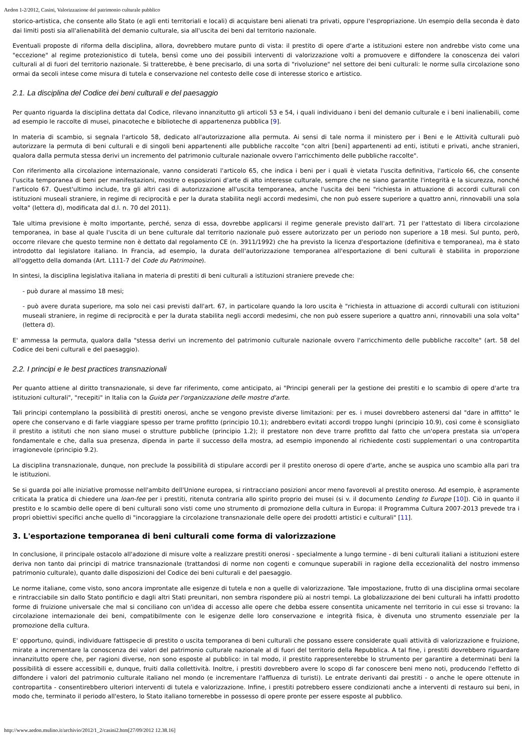Aedon 1-2/2012, Casini, Valorizzazione del patrimonio culturale pubblico
storico-artistica, che consente allo Stato (e agli enti territoriali e locali) di acquistare beni alienati tra privati, oppure l'espropriazione. Un esempio della seconda è dato dai limiti posti sia all'alienabilità del demanio culturale, sia all'uscita dei beni dal territorio nazionale.
Eventuali proposte di riforma della disciplina, allora, dovrebbero mutare punto di vista: il prestito di opere d'arte a istituzioni estere non andrebbe visto come una "eccezione" al regime protezionistico di tutela, bensì come uno dei possibili interventi di valorizzazione volti a promuovere e diffondere la conoscenza dei valori culturali al di fuori del territorio nazionale. Si tratterebbe, è bene precisarlo, di una sorta di "rivoluzione" nel settore dei beni culturali: le norme sulla circolazione sono ormai da secoli intese come misura di tutela e conservazione nel contesto delle cose di interesse storico e artistico.
2.1. La disciplina del Codice dei beni culturali e del paesaggio
Per quanto riguarda la disciplina dettata dal Codice, rilevano innanzitutto gli articoli 53 e 54, i quali individuano i beni del demanio culturale e i beni inalienabili, come ad esempio le raccolte di musei, pinacoteche e biblioteche di appartenenza pubblica [9].
In materia di scambio, si segnala l'articolo 58, dedicato all'autorizzazione alla permuta. Ai sensi di tale norma il ministero per i Beni e le Attività culturali può autorizzare la permuta di beni culturali e di singoli beni appartenenti alle pubbliche raccolte "con altri [beni] appartenenti ad enti, istituti e privati, anche stranieri, qualora dalla permuta stessa derivi un incremento del patrimonio culturale nazionale ovvero l'arricchimento delle pubbliche raccolte".
Con riferimento alla circolazione internazionale, vanno considerati l'articolo 65, che indica i beni per i quali è vietata l'uscita definitiva, l'articolo 66, che consente l'uscita temporanea di beni per manifestazioni, mostre o esposizioni d'arte di alto interesse culturale, sempre che ne siano garantite l'integrità e la sicurezza, nonché l'articolo 67. Quest'ultimo include, tra gli altri casi di autorizzazione all'uscita temporanea, anche l'uscita dei beni "richiesta in attuazione di accordi culturali con istituzioni museali straniere, in regime di reciprocità e per la durata stabilita negli accordi medesimi, che non può essere superiore a quattro anni, rinnovabili una sola volta" (lettera d), modificata dal d.l. n. 70 del 2011).
Tale ultima previsione è molto importante, perché, senza di essa, dovrebbe applicarsi il regime generale previsto dall'art. 71 per l'attestato di libera circolazione temporanea, in base al quale l'uscita di un bene culturale dal territorio nazionale può essere autorizzato per un periodo non superiore a 18 mesi. Sul punto, però, occorre rilevare che questo termine non è dettato dal regolamento CE (n. 3911/1992) che ha previsto la licenza d'esportazione (definitiva e temporanea), ma è stato introdotto dal legislatore italiano. In Francia, ad esempio, la durata dell'autorizzazione temporanea all'esportazione di beni culturali è stabilita in proporzione all'oggetto della domanda (Art. L111-7 del Code du Patrimoine).
In sintesi, la disciplina legislativa italiana in materia di prestiti di beni culturali a istituzioni straniere prevede che:
- può durare al massimo 18 mesi;
- può avere durata superiore, ma solo nei casi previsti dall'art. 67, in particolare quando la loro uscita è "richiesta in attuazione di accordi culturali con istituzioni museali straniere, in regime di reciprocità e per la durata stabilita negli accordi medesimi, che non può essere superiore a quattro anni, rinnovabili una sola volta" (lettera d).
E' ammessa la permuta, qualora dalla "stessa derivi un incremento del patrimonio culturale nazionale ovvero l'arricchimento delle pubbliche raccolte" (art. 58 del Codice dei beni culturali e del paesaggio).
2.2. I principi e le best practices transnazionali
Per quanto attiene al diritto transnazionale, si deve far riferimento, come anticipato, ai "Principi generali per la gestione dei prestiti e lo scambio di opere d'arte tra istituzioni culturali", "recepiti" in Italia con la Guida per l'organizzazione delle mostre d'arte.
Tali principi contemplano la possibilità di prestiti onerosi, anche se vengono previste diverse limitazioni: per es. i musei dovrebbero astenersi dal "dare in affitto" le opere che conservano e di farle viaggiare spesso per trarne profitto (principio 10.1); andrebbero evitati accordi troppo lunghi (principio 10.9), così come è sconsigliato il prestito a istituti che non siano musei o strutture pubbliche (principio 1.2); il prestatore non deve trarre profitto dal fatto che un'opera prestata sia un'opera fondamentale e che, dalla sua presenza, dipenda in parte il successo della mostra, ad esempio imponendo al richiedente costi supplementari o una contropartita irragionevole (principio 9.2).
La disciplina transnazionale, dunque, non preclude la possibilità di stipulare accordi per il prestito oneroso di opere d'arte, anche se auspica uno scambio alla pari tra le istituzioni.
Se si guarda poi alle iniziative promosse nell'ambito dell'Unione europea, si rintracciano posizioni ancor meno favorevoli al prestito oneroso. Ad esempio, è aspramente criticata la pratica di chiedere una loan-fee per i prestiti, ritenuta contraria allo spirito proprio dei musei (si v. il documento Lending to Europe [10]). Ciò in quanto il prestito e lo scambio delle opere di beni culturali sono visti come uno strumento di promozione della cultura in Europa: il Programma Cultura 2007-2013 prevede tra i propri obiettivi specifici anche quello di "incoraggiare la circolazione transnazionale delle opere dei prodotti artistici e culturali" [11].
3. L'esportazione temporanea di beni culturali come forma di valorizzazione
In conclusione, il principale ostacolo all'adozione di misure volte a realizzare prestiti onerosi - specialmente a lungo termine - di beni culturali italiani a istituzioni estere deriva non tanto dai principi di matrice transnazionale (trattandosi di norme non cogenti e comunque superabili in ragione della eccezionalità del nostro immenso patrimonio culturale), quanto dalle disposizioni del Codice dei beni culturali e del paesaggio.
Le norme italiane, come visto, sono ancora improntate alle esigenze di tutela e non a quelle di valorizzazione. Tale impostazione, frutto di una disciplina ormai secolare e rintracciabile sin dallo Stato pontificio e dagli altri Stati preunitari, non sembra rispondere più ai nostri tempi. La globalizzazione dei beni culturali ha infatti prodotto forme di fruizione universale che mal si conciliano con un'idea di accesso alle opere che debba essere consentita unicamente nel territorio in cui esse si trovano: la circolazione internazionale dei beni, compatibilmente con le esigenze delle loro conservazione e integrità fisica, è divenuta uno strumento essenziale per la promozione della cultura.
E' opportuno, quindi, individuare fattispecie di prestito o uscita temporanea di beni culturali che possano essere considerate quali attività di valorizzazione e fruizione, mirate a incrementare la conoscenza dei valori del patrimonio culturale nazionale al di fuori del territorio della Repubblica. A tal fine, i prestiti dovrebbero riguardare innanzitutto opere che, per ragioni diverse, non sono esposte al pubblico: in tal modo, il prestito rappresenterebbe lo strumento per garantire a determinati beni la possibilità di essere accessibili e, dunque, fruiti dalla collettività. Inoltre, i prestiti dovrebbero avere lo scopo di far conoscere beni meno noti, producendo l'effetto di diffondere i valori del patrimonio culturale italiano nel mondo (e incrementare l'affluenza di turisti). Le entrate derivanti dai prestiti - o anche le opere ottenute in contropartita - consentirebbero ulteriori interventi di tutela e valorizzazione. Infine, i prestiti potrebbero essere condizionati anche a interventi di restauro sui beni, in modo che, terminato il periodo all'estero, lo Stato italiano tornerebbe in possesso di opere pronte per essere esposte al pubblico.
http://www.aedon.mulino.it/archivio/2012/1_2/casini2.htm[27/09/2012 12.38.16]